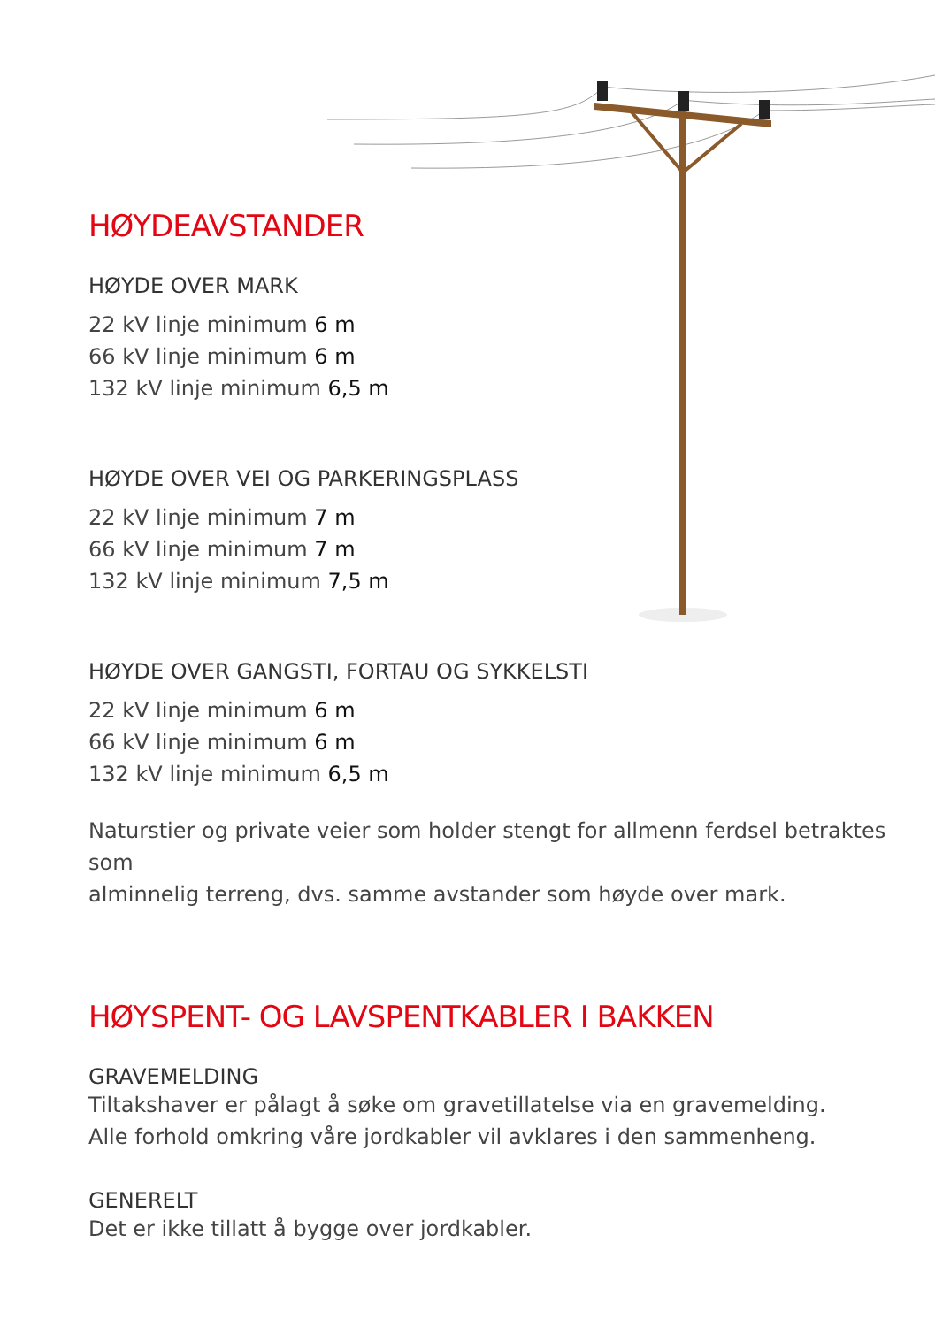HØYDEAVSTANDER
HØYDE OVER MARK
22 kV linje minimum 6 m
66 kV linje minimum 6 m
132 kV linje minimum 6,5 m
HØYDE OVER VEI OG PARKERINGSPLASS
22 kV linje minimum 7 m
66 kV linje minimum 7 m
132 kV linje minimum 7,5 m
HØYDE OVER GANGSTI, FORTAU OG SYKKELSTI
22 kV linje minimum 6 m
66 kV linje minimum 6 m
132 kV linje minimum 6,5 m
Naturstier og private veier som holder stengt for allmenn ferdsel betraktes som
alminnelig terreng, dvs. samme avstander som høyde over mark.
HØYSPENT- OG LAVSPENTKABLER I BAKKEN
GRAVEMELDING
Tiltakshaver er pålagt å søke om gravetillatelse via en gravemelding.
Alle forhold omkring våre jordkabler vil avklares i den sammenheng.
GENERELT
Det er ikke tillatt å bygge over jordkabler.